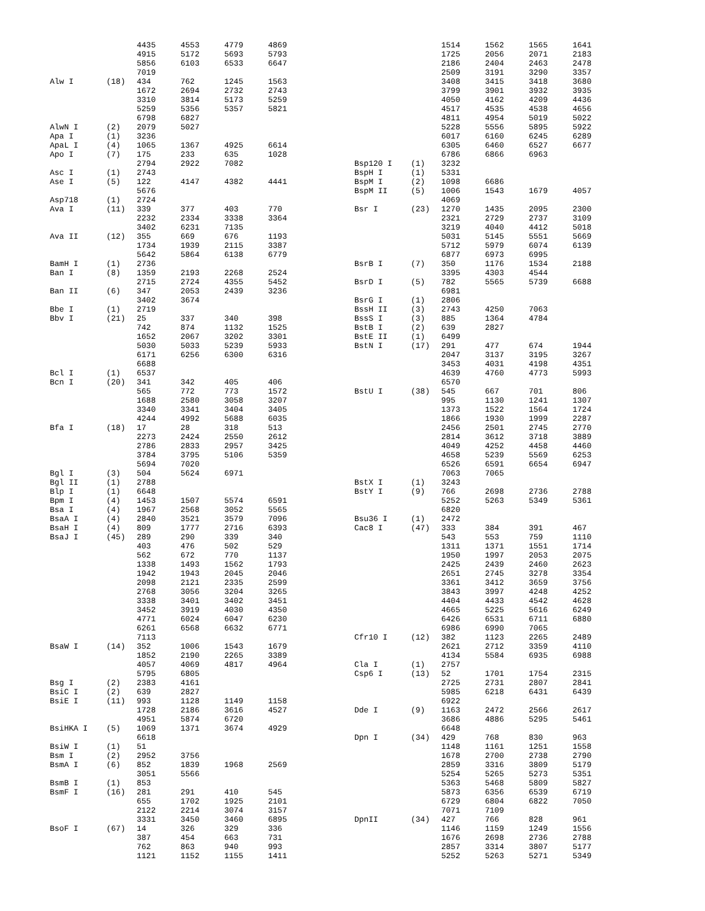| | | 4435 | 4553 | 4779 | 4869 |
| | | 4915 | 5172 | 5693 | 5793 |
| | | 5856 | 6103 | 6533 | 6647 |
| | | 7019 | | | |
| Alw I | (18) | 434 | 762 | 1245 | 1563 |
| | | 1672 | 2694 | 2732 | 2743 |
| | | 3310 | 3814 | 5173 | 5259 |
| | | 5259 | 5356 | 5357 | 5821 |
| | | 6798 | 6827 | | |
| AlwN I | (2) | 2079 | 5027 | | |
| Apa I | (1) | 3236 | | | |
| ApaL I | (4) | 1065 | 1367 | 4925 | 6614 |
| Apo I | (7) | 175 | 233 | 635 | 1028 |
| | | 2794 | 2922 | 7082 | |
| Asc I | (1) | 2743 | | | |
| Ase I | (5) | 122 | 4147 | 4382 | 4441 |
| | | 5676 | | | |
| Asp718 | (1) | 2724 | | | |
| Ava I | (11) | 339 | 377 | 403 | 770 |
| | | 2232 | 2334 | 3338 | 3364 |
| | | 3402 | 6231 | 7135 | |
| Ava II | (12) | 355 | 669 | 676 | 1193 |
| | | 1734 | 1939 | 2115 | 3387 |
| | | 5642 | 5864 | 6138 | 6779 |
| BamH I | (1) | 2736 | | | |
| Ban I | (8) | 1359 | 2193 | 2268 | 2524 |
| | | 2715 | 2724 | 4355 | 5452 |
| Ban II | (6) | 347 | 2053 | 2439 | 3236 |
| | | 3402 | 3674 | | |
| Bbe I | (1) | 2719 | | | |
| Bbv I | (21) | 25 | 337 | 340 | 398 |
| | | 742 | 874 | 1132 | 1525 |
| | | 1652 | 2067 | 3202 | 3301 |
| | | 5030 | 5033 | 5239 | 5933 |
| | | 6171 | 6256 | 6300 | 6316 |
| | | 6688 | | | |
| Bcl I | (1) | 6537 | | | |
| Bcn I | (20) | 341 | 342 | 405 | 406 |
| | | 565 | 772 | 773 | 1572 |
| | | 1688 | 2580 | 3058 | 3207 |
| | | 3340 | 3341 | 3404 | 3405 |
| | | 4244 | 4992 | 5688 | 6035 |
| Bfa I | (18) | 17 | 28 | 318 | 513 |
| | | 2273 | 2424 | 2550 | 2612 |
| | | 2786 | 2833 | 2957 | 3425 |
| | | 3784 | 3795 | 5106 | 5359 |
| | | 5694 | 7020 | | |
| Bgl I | (3) | 504 | 5624 | 6971 | |
| Bgl II | (1) | 2788 | | | |
| Blp I | (1) | 6648 | | | |
| Bpm I | (4) | 1453 | 1507 | 5574 | 6591 |
| Bsa I | (4) | 1967 | 2568 | 3052 | 5565 |
| BsaA I | (4) | 2840 | 3521 | 3579 | 7096 |
| BsaH I | (4) | 809 | 1777 | 2716 | 6393 |
| BsaJ I | (45) | 289 | 290 | 339 | 340 |
| | | 403 | 476 | 502 | 529 |
| | | 562 | 672 | 770 | 1137 |
| | | 1338 | 1493 | 1562 | 1793 |
| | | 1942 | 1943 | 2045 | 2046 |
| | | 2098 | 2121 | 2335 | 2599 |
| | | 2768 | 3056 | 3204 | 3265 |
| | | 3338 | 3401 | 3402 | 3451 |
| | | 3452 | 3919 | 4030 | 4350 |
| | | 4771 | 6024 | 6047 | 6230 |
| | | 6261 | 6568 | 6632 | 6771 |
| | | 7113 | | | |
| BsaW I | (14) | 352 | 1006 | 1543 | 1679 |
| | | 1852 | 2190 | 2265 | 3389 |
| | | 4057 | 4069 | 4817 | 4964 |
| | | 5795 | 6805 | | |
| Bsg I | (2) | 2383 | 4161 | | |
| BsiC I | (2) | 639 | 2827 | | |
| BsiE I | (11) | 993 | 1128 | 1149 | 1158 |
| | | 1728 | 2186 | 3616 | 4527 |
| | | 4951 | 5874 | 6720 | |
| BsiHKA I | (5) | 1069 | 1371 | 3674 | 4929 |
| | | 6618 | | | |
| BsiW I | (1) | 51 | | | |
| Bsm I | (2) | 2952 | 3756 | | |
| BsmA I | (6) | 852 | 1839 | 1968 | 2569 |
| | | 3051 | 5566 | | |
| BsmB I | (1) | 853 | | | |
| BsmF I | (16) | 281 | 291 | 410 | 545 |
| | | 655 | 1702 | 1925 | 2101 |
| | | 2122 | 2214 | 3074 | 3157 |
| | | 3331 | 3450 | 3460 | 6895 |
| BsoF I | (67) | 14 | 326 | 329 | 336 |
| | | 387 | 454 | 663 | 731 |
| | | 762 | 863 | 940 | 993 |
| | | 1121 | 1152 | 1155 | 1411 |
| | | 1514 | 1562 | 1565 | 1641 |
| | | 1725 | 2056 | 2071 | 2183 |
| | | 2186 | 2404 | 2463 | 2478 |
| | | 2509 | 3191 | 3290 | 3357 |
| | | 3408 | 3415 | 3418 | 3680 |
| | | 3799 | 3901 | 3932 | 3935 |
| | | 4050 | 4162 | 4209 | 4436 |
| | | 4517 | 4535 | 4538 | 4656 |
| | | 4811 | 4954 | 5019 | 5022 |
| | | 5228 | 5556 | 5895 | 5922 |
| | | 6017 | 6160 | 6245 | 6289 |
| | | 6305 | 6460 | 6527 | 6677 |
| | | 6786 | 6866 | 6963 | |
| Bsp120 I | (1) | 3232 | | | |
| BspH I | (1) | 5331 | | | |
| BspM I | (2) | 1098 | 6686 | | |
| BspM II | (5) | 1006 | 1543 | 1679 | 4057 |
| | | 4069 | | | |
| Bsr I | (23) | 1270 | 1435 | 2095 | 2300 |
| | | 2321 | 2729 | 2737 | 3109 |
| | | 3219 | 4040 | 4412 | 5018 |
| | | 5031 | 5145 | 5551 | 5669 |
| | | 5712 | 5979 | 6074 | 6139 |
| | | 6877 | 6973 | 6995 | |
| BsrB I | (7) | 350 | 1176 | 1534 | 2188 |
| | | 3395 | 4303 | 4544 | |
| BsrD I | (5) | 782 | 5565 | 5739 | 6688 |
| | | 6981 | | | |
| BsrG I | (1) | 2806 | | | |
| BssH II | (3) | 2743 | 4250 | 7063 | |
| BssS I | (3) | 885 | 1364 | 4784 | |
| BstB I | (2) | 639 | 2827 | | |
| BstE II | (1) | 6499 | | | |
| BstN I | (17) | 291 | 477 | 674 | 1944 |
| | | 2047 | 3137 | 3195 | 3267 |
| | | 3453 | 4031 | 4198 | 4351 |
| | | 4639 | 4760 | 4773 | 5993 |
| | | 6570 | | | |
| BstU I | (38) | 545 | 667 | 701 | 806 |
| | | 995 | 1130 | 1241 | 1307 |
| | | 1373 | 1522 | 1564 | 1724 |
| | | 1866 | 1930 | 1999 | 2287 |
| | | 2456 | 2501 | 2745 | 2770 |
| | | 2814 | 3612 | 3718 | 3889 |
| | | 4049 | 4252 | 4458 | 4460 |
| | | 4658 | 5239 | 5569 | 6253 |
| | | 6526 | 6591 | 6654 | 6947 |
| | | 7063 | 7065 | | |
| BstX I | (1) | 3243 | | | |
| BstY I | (9) | 766 | 2698 | 2736 | 2788 |
| | | 5252 | 5263 | 5349 | 5361 |
| | | 6820 | | | |
| Bsu36 I | (1) | 2472 | | | |
| Cac8 I | (47) | 333 | 384 | 391 | 467 |
| | | 543 | 553 | 759 | 1110 |
| | | 1311 | 1371 | 1551 | 1714 |
| | | 1950 | 1997 | 2053 | 2075 |
| | | 2425 | 2439 | 2460 | 2623 |
| | | 2651 | 2745 | 3278 | 3354 |
| | | 3361 | 3412 | 3659 | 3756 |
| | | 3843 | 3997 | 4248 | 4252 |
| | | 4404 | 4433 | 4542 | 4628 |
| | | 4665 | 5225 | 5616 | 6249 |
| | | 6426 | 6531 | 6711 | 6880 |
| | | 6986 | 6990 | 7065 | |
| Cfr10 I | (12) | 382 | 1123 | 2265 | 2489 |
| | | 2621 | 2712 | 3359 | 4110 |
| | | 4134 | 5584 | 6935 | 6988 |
| Cla I | (1) | 2757 | | | |
| Csp6 I | (13) | 52 | 1701 | 1754 | 2315 |
| | | 2725 | 2731 | 2807 | 2841 |
| | | 5985 | 6218 | 6431 | 6439 |
| | | 6922 | | | |
| Dde I | (9) | 1163 | 2472 | 2566 | 2617 |
| | | 3686 | 4886 | 5295 | 5461 |
| | | 6648 | | | |
| Dpn I | (34) | 429 | 768 | 830 | 963 |
| | | 1148 | 1161 | 1251 | 1558 |
| | | 1678 | 2700 | 2738 | 2790 |
| | | 2859 | 3316 | 3809 | 5179 |
| | | 5254 | 5265 | 5273 | 5351 |
| | | 5363 | 5468 | 5809 | 5827 |
| | | 5873 | 6356 | 6539 | 6719 |
| | | 6729 | 6804 | 6822 | 7050 |
| | | 7071 | 7109 | | |
| DpnII | (34) | 427 | 766 | 828 | 961 |
| | | 1146 | 1159 | 1249 | 1556 |
| | | 1676 | 2698 | 2736 | 2788 |
| | | 2857 | 3314 | 3807 | 5177 |
| | | 5252 | 5263 | 5271 | 5349 |